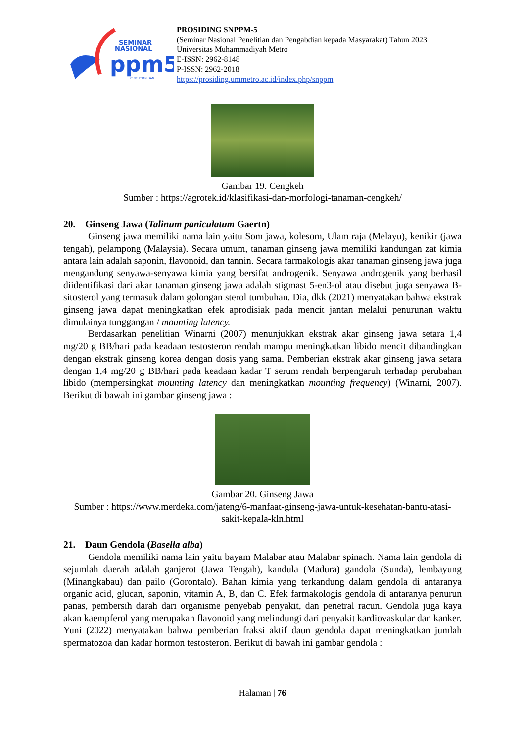SEMINAR
NASIONAL
ppm5
PENELITIAN DAN
PROSIDING SNPPM-5
(Seminar Nasional Penelitian dan Pengabdian kepada Masyarakat) Tahun 2023
Universitas Muhammadiyah Metro
E-ISSN: 2962-8148
P-ISSN: 2962-2018
https://prosiding.ummetro.ac.id/index.php/snppm
Gambar 19. Cengkeh
Sumber : https://agrotek.id/klasifikasi-dan-morfologi-tanaman-cengkeh/
20. Ginseng Jawa (Talinum paniculatum Gaertn)
Ginseng jawa memiliki nama lain yaitu Som jawa, kolesom, Ulam raja (Melayu), kenikir (jawa tengah), pelampong (Malaysia). Secara umum, tanaman ginseng jawa memiliki kandungan zat kimia antara lain adalah saponin, flavonoid, dan tannin. Secara farmakologis akar tanaman ginseng jawa juga mengandung senyawa-senyawa kimia yang bersifat androgenik. Senyawa androgenik yang berhasil diidentifikasi dari akar tanaman ginseng jawa adalah stigmast 5-en3-ol atau disebut juga senyawa B-sitosterol yang termasuk dalam golongan sterol tumbuhan. Dia, dkk (2021) menyatakan bahwa ekstrak ginseng jawa dapat meningkatkan efek aprodisiak pada mencit jantan melalui penurunan waktu dimulainya tunggangan / mounting latency.
Berdasarkan penelitian Winarni (2007) menunjukkan ekstrak akar ginseng jawa setara 1,4 mg/20 g BB/hari pada keadaan testosteron rendah mampu meningkatkan libido mencit dibandingkan dengan ekstrak ginseng korea dengan dosis yang sama. Pemberian ekstrak akar ginseng jawa setara dengan 1,4 mg/20 g BB/hari pada keadaan kadar T serum rendah berpengaruh terhadap perubahan libido (mempersingkat mounting latency dan meningkatkan mounting frequency) (Winarni, 2007). Berikut di bawah ini gambar ginseng jawa :
Gambar 20. Ginseng Jawa
Sumber : https://www.merdeka.com/jateng/6-manfaat-ginseng-jawa-untuk-kesehatan-bantu-atasi-sakit-kepala-kln.html
21. Daun Gendola (Basella alba)
Gendola memiliki nama lain yaitu bayam Malabar atau Malabar spinach. Nama lain gendola di sejumlah daerah adalah ganjerot (Jawa Tengah), kandula (Madura) gandola (Sunda), lembayung (Minangkabau) dan pailo (Gorontalo). Bahan kimia yang terkandung dalam gendola di antaranya organic acid, glucan, saponin, vitamin A, B, dan C. Efek farmakologis gendola di antaranya penurun panas, pembersih darah dari organisme penyebab penyakit, dan penetral racun. Gendola juga kaya akan kaempferol yang merupakan flavonoid yang melindungi dari penyakit kardiovaskular dan kanker. Yuni (2022) menyatakan bahwa pemberian fraksi aktif daun gendola dapat meningkatkan jumlah spermatozoa dan kadar hormon testosteron. Berikut di bawah ini gambar gendola :
Halaman | 76